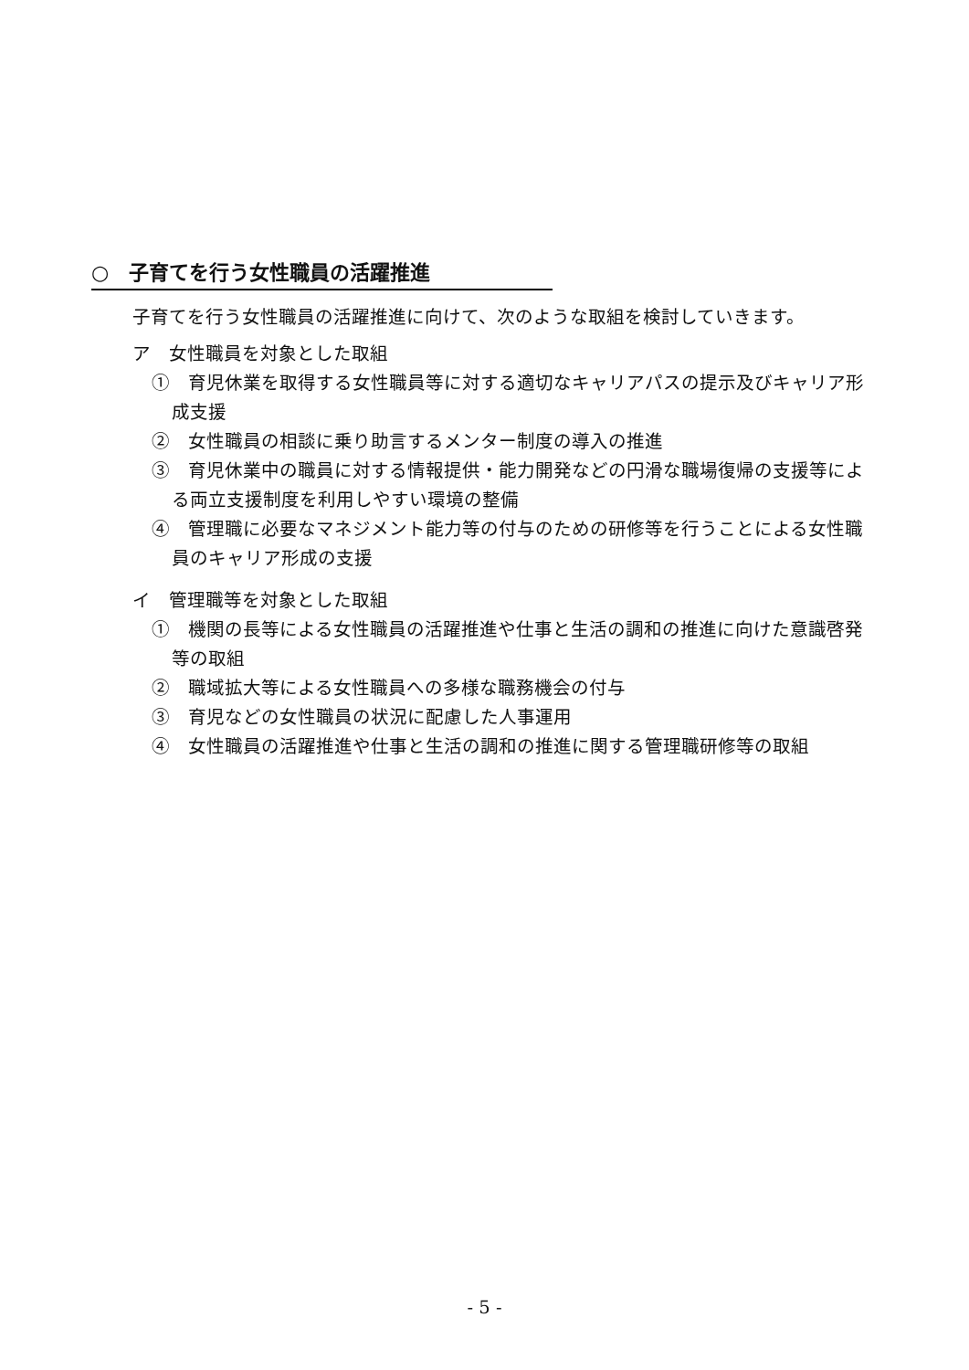○　子育てを行う女性職員の活躍推進
子育てを行う女性職員の活躍推進に向けて、次のような取組を検討していきます。
ア　女性職員を対象とした取組
①　育児休業を取得する女性職員等に対する適切なキャリアパスの提示及びキャリア形成支援
②　女性職員の相談に乗り助言するメンター制度の導入の推進
③　育児休業中の職員に対する情報提供・能力開発などの円滑な職場復帰の支援等による両立支援制度を利用しやすい環境の整備
④　管理職に必要なマネジメント能力等の付与のための研修等を行うことによる女性職員のキャリア形成の支援
イ　管理職等を対象とした取組
①　機関の長等による女性職員の活躍推進や仕事と生活の調和の推進に向けた意識啓発等の取組
②　職域拡大等による女性職員への多様な職務機会の付与
③　育児などの女性職員の状況に配慮した人事運用
④　女性職員の活躍推進や仕事と生活の調和の推進に関する管理職研修等の取組
- 5 -